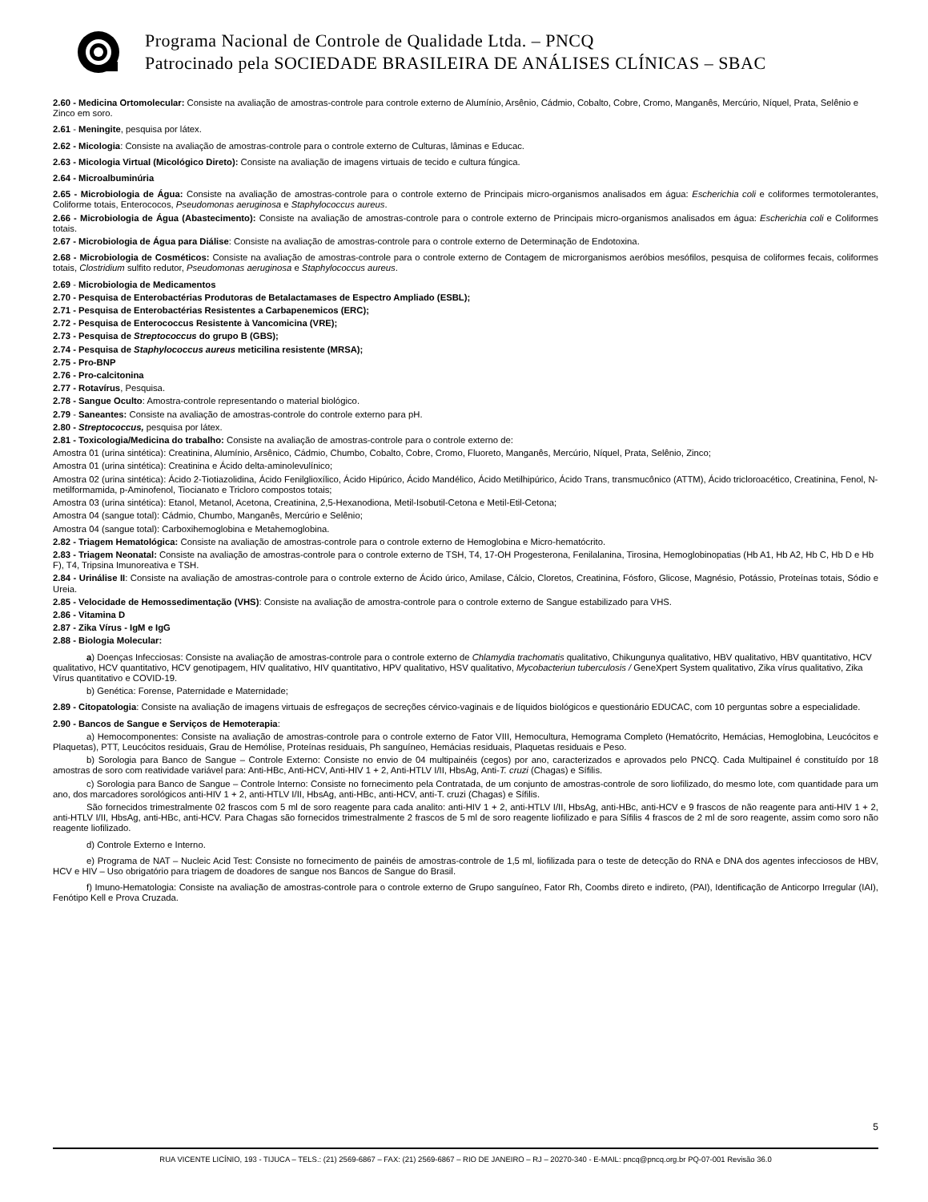Programa Nacional de Controle de Qualidade Ltda. – PNCQ
Patrocinado pela SOCIEDADE BRASILEIRA DE ANÁLISES CLÍNICAS – SBAC
2.60 - Medicina Ortomolecular: Consiste na avaliação de amostras-controle para controle externo de Alumínio, Arsênio, Cádmio, Cobalto, Cobre, Cromo, Manganês, Mercúrio, Níquel, Prata, Selênio e Zinco em soro.
2.61 - Meningite, pesquisa por látex.
2.62 - Micologia: Consiste na avaliação de amostras-controle para o controle externo de Culturas, lâminas e Educac.
2.63 - Micologia Virtual (Micológico Direto): Consiste na avaliação de imagens virtuais de tecido e cultura fúngica.
2.64 - Microalbuminúria
2.65 - Microbiologia de Água: Consiste na avaliação de amostras-controle para o controle externo de Principais micro-organismos analisados em água: Escherichia coli e coliformes termotolerantes, Coliforme totais, Enterococos, Pseudomonas aeruginosa e Staphylococcus aureus.
2.66 - Microbiologia de Água (Abastecimento): Consiste na avaliação de amostras-controle para o controle externo de Principais micro-organismos analisados em água: Escherichia coli e Coliformes totais.
2.67 - Microbiologia de Água para Diálise: Consiste na avaliação de amostras-controle para o controle externo de Determinação de Endotoxina.
2.68 - Microbiologia de Cosméticos: Consiste na avaliação de amostras-controle para o controle externo de Contagem de microrganismos aeróbios mesófilos, pesquisa de coliformes fecais, coliformes totais, Clostridium sulfito redutor, Pseudomonas aeruginosa e Staphylococcus aureus.
2.69 - Microbiologia de Medicamentos
2.70 - Pesquisa de Enterobactérias Produtoras de Betalactamases de Espectro Ampliado (ESBL);
2.71 - Pesquisa de Enterobactérias Resistentes a Carbapenemicos (ERC);
2.72 - Pesquisa de Enterococcus Resistente à Vancomicina (VRE);
2.73 - Pesquisa de Streptococcus do grupo B (GBS);
2.74 - Pesquisa de Staphylococcus aureus meticilina resistente (MRSA);
2.75 - Pro-BNP
2.76 - Pro-calcitonina
2.77 - Rotavírus, Pesquisa.
2.78 - Sangue Oculto: Amostra-controle representando o material biológico.
2.79 - Saneantes: Consiste na avaliação de amostras-controle do controle externo para pH.
2.80 - Streptococcus, pesquisa por látex.
2.81 - Toxicologia/Medicina do trabalho: Consiste na avaliação de amostras-controle para o controle externo de:
Amostra 01 (urina sintética): Creatinina, Alumínio, Arsênico, Cádmio, Chumbo, Cobalto, Cobre, Cromo, Fluoreto, Manganês, Mercúrio, Níquel, Prata, Selênio, Zinco;
Amostra 01 (urina sintética): Creatinina e Ácido delta-aminolevulínico;
Amostra 02 (urina sintética): Ácido 2-Tiotiazolidina, Ácido Fenilglioxílico, Ácido Hipúrico, Ácido Mandélico, Ácido Metilhipúrico, Ácido Trans, transmucônico (ATTM), Ácido tricloroacético, Creatinina, Fenol, N-metilformamida, p-Aminofenol, Tiocianato e Tricloro compostos totais;
Amostra 03 (urina sintética): Etanol, Metanol, Acetona, Creatinina, 2,5-Hexanodiona, Metil-Isobutil-Cetona e Metil-Etil-Cetona;
Amostra 04 (sangue total): Cádmio, Chumbo, Manganês, Mercúrio e Selênio;
Amostra 04 (sangue total): Carboxihemoglobina e Metahemoglobina.
2.82 - Triagem Hematológica: Consiste na avaliação de amostras-controle para o controle externo de Hemoglobina e Micro-hematócrito.
2.83 - Triagem Neonatal: Consiste na avaliação de amostras-controle para o controle externo de TSH, T4, 17-OH Progesterona, Fenilalanina, Tirosina, Hemoglobinopatias (Hb A1, Hb A2, Hb C, Hb D e Hb F), T4, Tripsina Imunoreativa e TSH.
2.84 - Urinálise II: Consiste na avaliação de amostras-controle para o controle externo de Ácido úrico, Amilase, Cálcio, Cloretos, Creatinina, Fósforo, Glicose, Magnésio, Potássio, Proteínas totais, Sódio e Ureia.
2.85 - Velocidade de Hemossedimentação (VHS): Consiste na avaliação de amostra-controle para o controle externo de Sangue estabilizado para VHS.
2.86 - Vitamina D
2.87 - Zika Vírus - IgM e IgG
2.88 - Biologia Molecular:
a) Doenças Infecciosas: Consiste na avaliação de amostras-controle para o controle externo de Chlamydia trachomatis qualitativo, Chikungunya qualitativo, HBV qualitativo, HBV quantitativo, HCV qualitativo, HCV quantitativo, HCV genotipagem, HIV qualitativo, HIV quantitativo, HPV qualitativo, HSV qualitativo, Mycobacteriun tuberculosis / GeneXpert System qualitativo, Zika vírus qualitativo, Zika Vírus quantitativo e COVID-19.
b) Genética: Forense, Paternidade e Maternidade;
2.89 - Citopatologia: Consiste na avaliação de imagens virtuais de esfregaços de secreções cérvico-vaginais e de líquidos biológicos e questionário EDUCAC, com 10 perguntas sobre a especialidade.
2.90 - Bancos de Sangue e Serviços de Hemoterapia:
a) Hemocomponentes: Consiste na avaliação de amostras-controle para o controle externo de Fator VIII, Hemocultura, Hemograma Completo (Hematócrito, Hemácias, Hemoglobina, Leucócitos e Plaquetas), PTT, Leucócitos residuais, Grau de Hemólise, Proteínas residuais, Ph sanguíneo, Hemácias residuais, Plaquetas residuais e Peso.
b) Sorologia para Banco de Sangue – Controle Externo: Consiste no envio de 04 multipainéis (cegos) por ano, caracterizados e aprovados pelo PNCQ. Cada Multipainel é constituído por 18 amostras de soro com reatividade variável para: Anti-HBc, Anti-HCV, Anti-HIV 1 + 2, Anti-HTLV I/II, HbsAg, Anti-T. cruzi (Chagas) e Sífilis.
c) Sorologia para Banco de Sangue – Controle Interno: Consiste no fornecimento pela Contratada, de um conjunto de amostras-controle de soro liofilizado, do mesmo lote, com quantidade para um ano, dos marcadores sorológicos anti-HIV 1 + 2, anti-HTLV I/II, HbsAg, anti-HBc, anti-HCV, anti-T. cruzi (Chagas) e Sífilis.
São fornecidos trimestralmente 02 frascos com 5 ml de soro reagente para cada analito: anti-HIV 1 + 2, anti-HTLV I/II, HbsAg, anti-HBc, anti-HCV e 9 frascos de não reagente para anti-HIV 1 + 2, anti-HTLV I/II, HbsAg, anti-HBc, anti-HCV. Para Chagas são fornecidos trimestralmente 2 frascos de 5 ml de soro reagente liofilizado e para Sífilis 4 frascos de 2 ml de soro reagente, assim como soro não reagente liofilizado.
d) Controle Externo e Interno.
e) Programa de NAT – Nucleic Acid Test: Consiste no fornecimento de painéis de amostras-controle de 1,5 ml, liofilizada para o teste de detecção do RNA e DNA dos agentes infecciosos de HBV, HCV e HIV – Uso obrigatório para triagem de doadores de sangue nos Bancos de Sangue do Brasil.
f) Imuno-Hematologia: Consiste na avaliação de amostras-controle para o controle externo de Grupo sanguíneo, Fator Rh, Coombs direto e indireto, (PAI), Identificação de Anticorpo Irregular (IAI), Fenótipo Kell e Prova Cruzada.
5
RUA VICENTE LICÍNIO, 193 - TIJUCA – TELS.: (21) 2569-6867 – FAX: (21) 2569-6867 – RIO DE JANEIRO – RJ – 20270-340 - E-MAIL: pncq@pncq.org.br PQ-07-001 Revisão 36.0